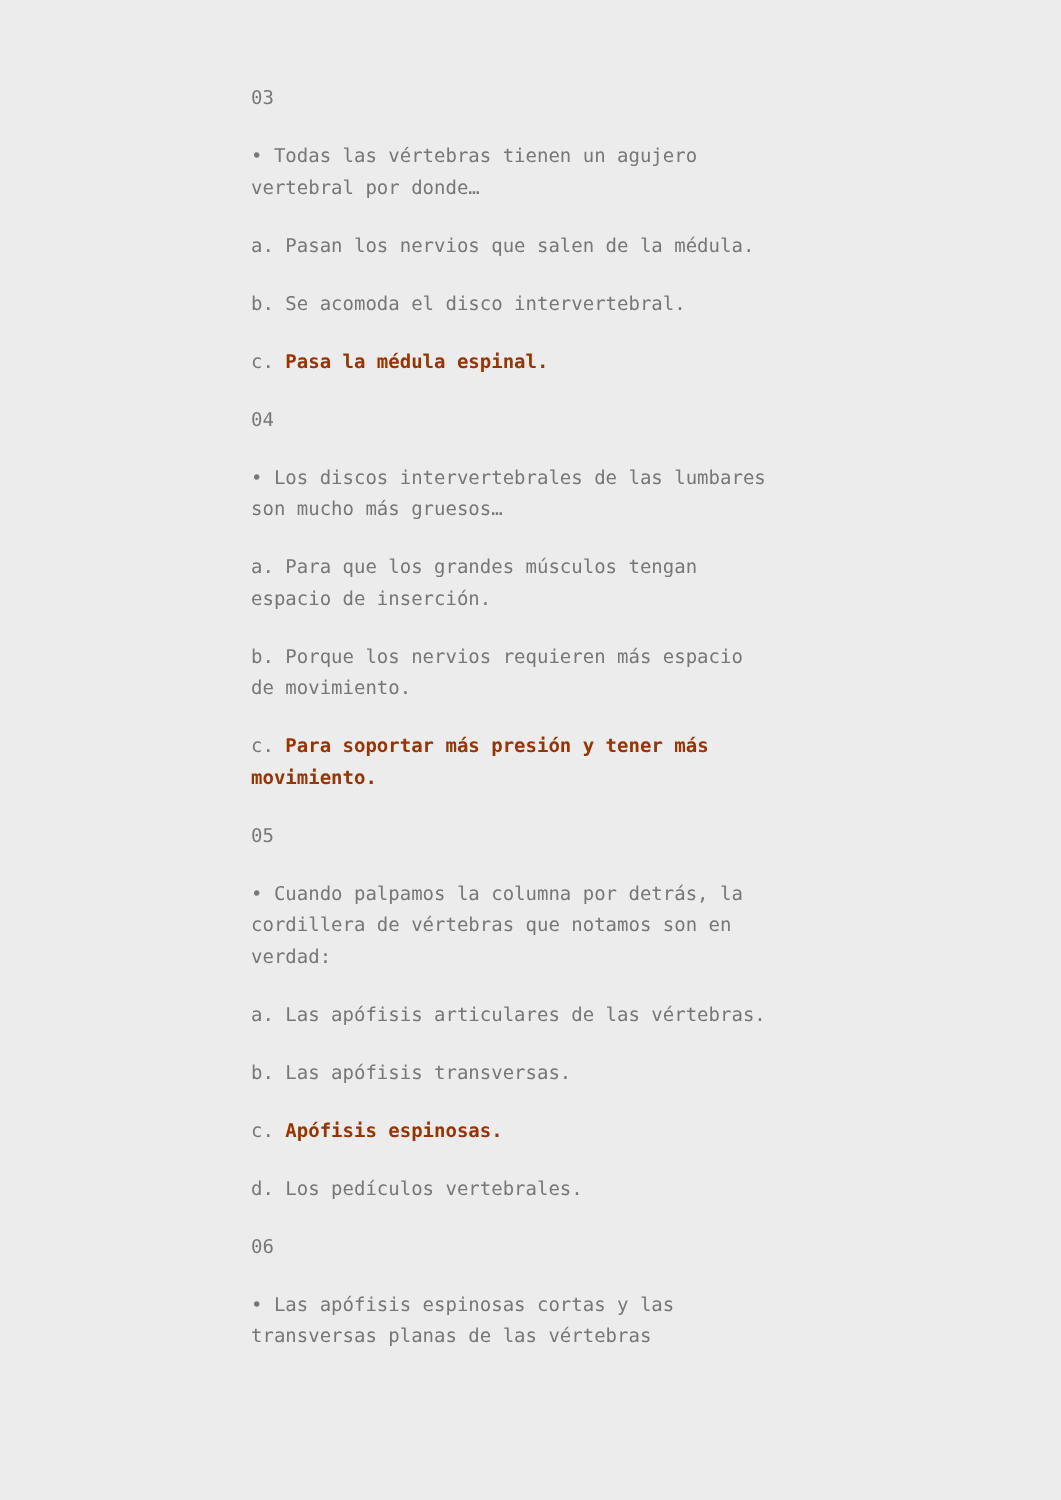03
• Todas las vértebras tienen un agujero vertebral por donde…
a. Pasan los nervios que salen de la médula.
b. Se acomoda el disco intervertebral.
c. Pasa la médula espinal.
04
• Los discos intervertebrales de las lumbares son mucho más gruesos…
a. Para que los grandes músculos tengan espacio de inserción.
b. Porque los nervios requieren más espacio de movimiento.
c. Para soportar más presión y tener más movimiento.
05
• Cuando palpamos la columna por detrás, la cordillera de vértebras que notamos son en verdad:
a. Las apófisis articulares de las vértebras.
b. Las apófisis transversas.
c. Apófisis espinosas.
d. Los pedículos vertebrales.
06
• Las apófisis espinosas cortas y las transversas planas de las vértebras